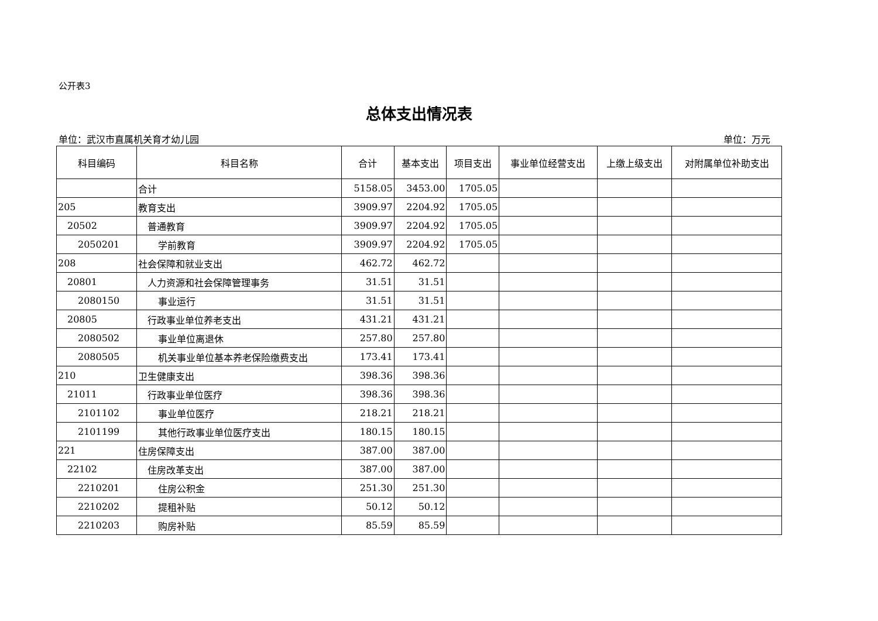公开表3
总体支出情况表
单位：武汉市直属机关育才幼儿园 单位：万元
| 科目编码 | 科目名称 | 合计 | 基本支出 | 项目支出 | 事业单位经营支出 | 上缴上级支出 | 对附属单位补助支出 |
| --- | --- | --- | --- | --- | --- | --- | --- |
| | 合计 | 5158.05 | 3453.00 | 1705.05 | | | |
| 205 | 教育支出 | 3909.97 | 2204.92 | 1705.05 | | | |
| 20502 | 普通教育 | 3909.97 | 2204.92 | 1705.05 | | | |
| 2050201 | 学前教育 | 3909.97 | 2204.92 | 1705.05 | | | |
| 208 | 社会保障和就业支出 | 462.72 | 462.72 | | | | |
| 20801 | 人力资源和社会保障管理事务 | 31.51 | 31.51 | | | | |
| 2080150 | 事业运行 | 31.51 | 31.51 | | | | |
| 20805 | 行政事业单位养老支出 | 431.21 | 431.21 | | | | |
| 2080502 | 事业单位离退休 | 257.80 | 257.80 | | | | |
| 2080505 | 机关事业单位基本养老保险缴费支出 | 173.41 | 173.41 | | | | |
| 210 | 卫生健康支出 | 398.36 | 398.36 | | | | |
| 21011 | 行政事业单位医疗 | 398.36 | 398.36 | | | | |
| 2101102 | 事业单位医疗 | 218.21 | 218.21 | | | | |
| 2101199 | 其他行政事业单位医疗支出 | 180.15 | 180.15 | | | | |
| 221 | 住房保障支出 | 387.00 | 387.00 | | | | |
| 22102 | 住房改革支出 | 387.00 | 387.00 | | | | |
| 2210201 | 住房公积金 | 251.30 | 251.30 | | | | |
| 2210202 | 提租补贴 | 50.12 | 50.12 | | | | |
| 2210203 | 购房补贴 | 85.59 | 85.59 | | | | |